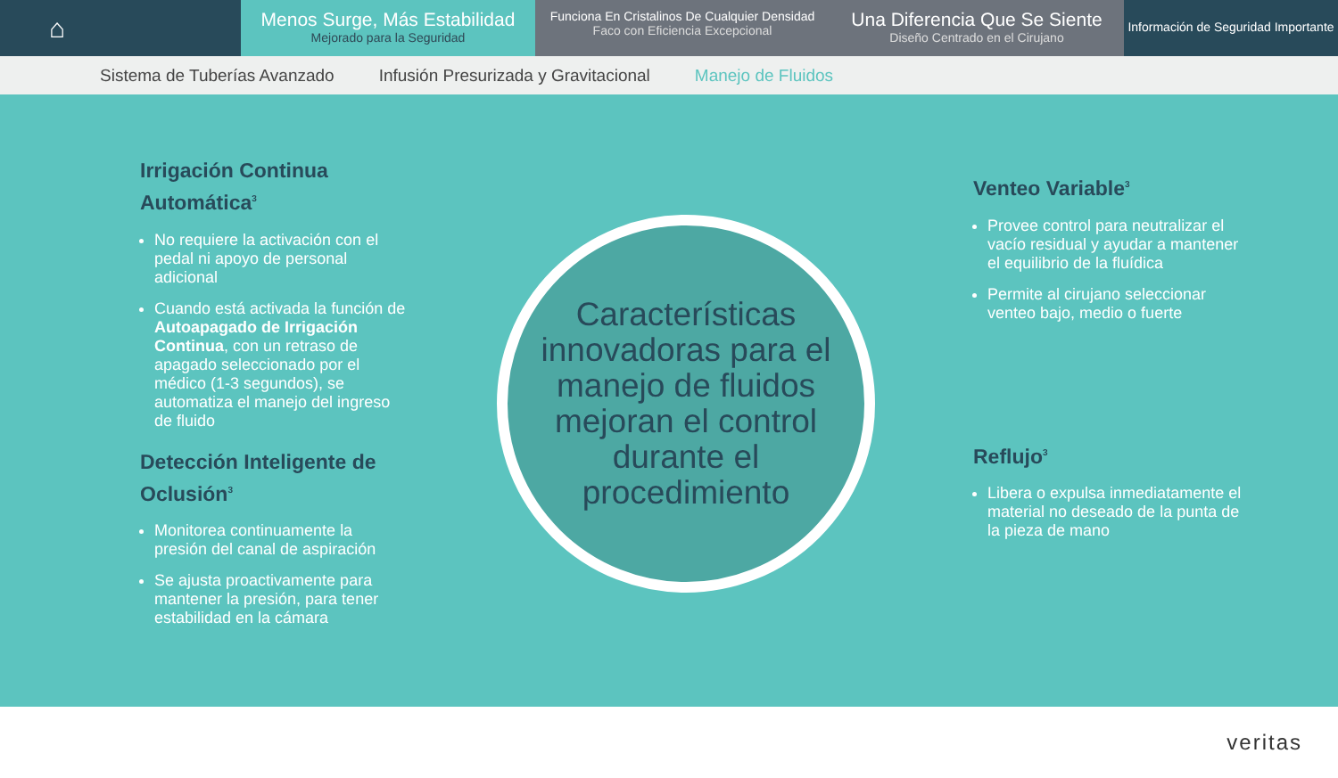⌂
Menos Surge, Más Estabilidad
Mejorado para la Seguridad
Funciona En Cristalinos De Cualquier Densidad
Faco con Eficiencia Excepcional
Una Diferencia Que Se Siente
Diseño Centrado en el Cirujano
Información de Seguridad Importante
Sistema de Tuberías Avanzado Infusión Presurizada y Gravitacional Manejo de Fluidos
Irrigación Continua Automática<sup>3</sup>
No requiere la activación con el pedal ni apoyo de personal adicional
Cuando está activada la función de Autoapagado de Irrigación Continua, con un retraso de apagado seleccionado por el médico (1-3 segundos), se automatiza el manejo del ingreso de fluido
Detección Inteligente de Oclusión<sup>3</sup>
Monitorea continuamente la presión del canal de aspiración
Se ajusta proactivamente para mantener la presión, para tener estabilidad en la cámara
Características innovadoras para el manejo de fluidos mejoran el control durante el procedimiento
Venteo Variable<sup>3</sup>
Provee control para neutralizar el vacío residual y ayudar a mantener el equilibrio de la fluídica
Permite al cirujano seleccionar venteo bajo, medio o fuerte
Reflujo<sup>3</sup>
Libera o expulsa inmediatamente el material no deseado de la punta de la pieza de mano
veritas